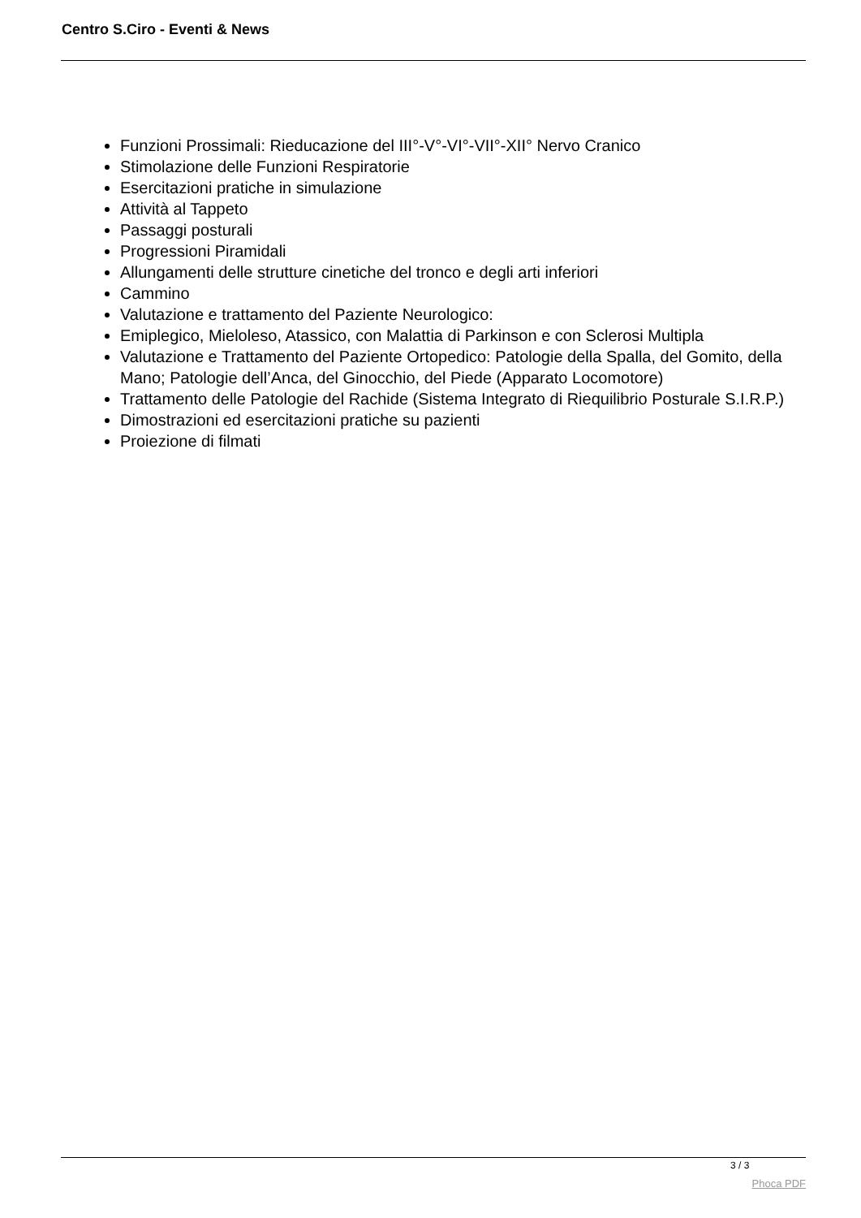Centro S.Ciro - Eventi & News
Funzioni Prossimali: Rieducazione del III°-V°-VI°-VII°-XII° Nervo Cranico
Stimolazione delle Funzioni Respiratorie
Esercitazioni pratiche in simulazione
Attività al Tappeto
Passaggi posturali
Progressioni Piramidali
Allungamenti delle strutture cinetiche del tronco e degli arti inferiori
Cammino
Valutazione e trattamento del Paziente Neurologico:
Emiplegico, Mieloleso, Atassico, con Malattia di Parkinson e con Sclerosi Multipla
Valutazione e Trattamento del Paziente Ortopedico: Patologie della Spalla, del Gomito, della Mano; Patologie dell’Anca, del Ginocchio, del Piede (Apparato Locomotore)
Trattamento delle Patologie del Rachide (Sistema Integrato di Riequilibrio Posturale S.I.R.P.)
Dimostrazioni ed esercitazioni pratiche su pazienti
Proiezione di filmati
3 / 3
Phoca PDF